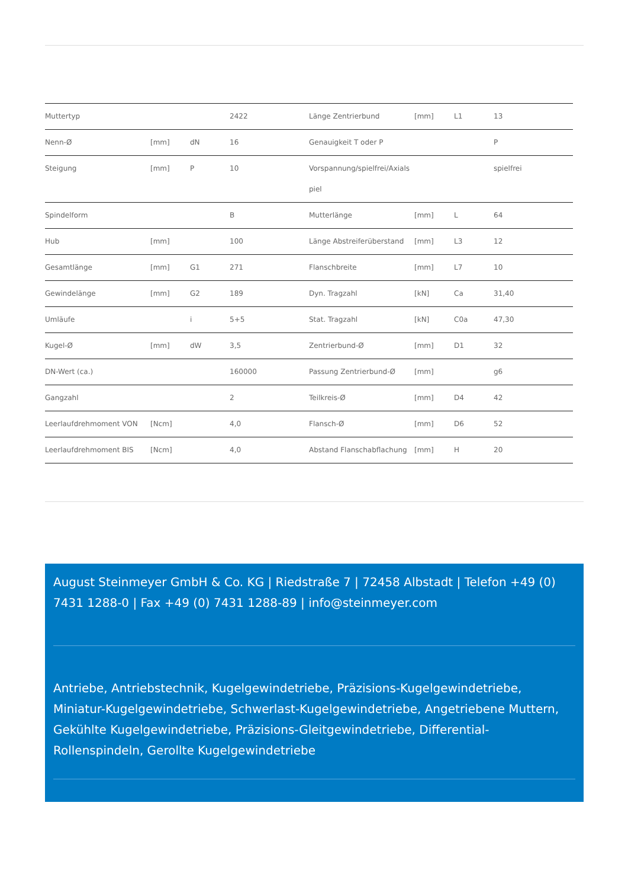| Muttertyp | | | 2422 | Länge Zentrierbund | [mm] | L1 | 13 |
| Nenn-Ø | [mm] | dN | 16 | Genauigkeit T oder P | | | P |
| Steigung | [mm] | P | 10 | Vorspannung/spielfrei/Axials piel | | | spielfrei |
| Spindelform | | | B | Mutterlänge | [mm] | L | 64 |
| Hub | [mm] | | 100 | Länge Abstreiferüberstand | [mm] | L3 | 12 |
| Gesamtlänge | [mm] | G1 | 271 | Flanschbreite | [mm] | L7 | 10 |
| Gewindelänge | [mm] | G2 | 189 | Dyn. Tragzahl | [kN] | Ca | 31,40 |
| Umläufe | | i | 5+5 | Stat. Tragzahl | [kN] | C0a | 47,30 |
| Kugel-Ø | [mm] | dW | 3,5 | Zentrierbund-Ø | [mm] | D1 | 32 |
| DN-Wert (ca.) | | | 160000 | Passung Zentrierbund-Ø | [mm] | | g6 |
| Gangzahl | | | 2 | Teilkreis-Ø | [mm] | D4 | 42 |
| Leerlaufdrehmoment VON | [Ncm] | | 4,0 | Flansch-Ø | [mm] | D6 | 52 |
| Leerlaufdrehmoment BIS | [Ncm] | | 4,0 | Abstand Flanschabflachung | [mm] | H | 20 |
August Steinmeyer GmbH & Co. KG | Riedstraße 7 | 72458 Albstadt | Telefon +49 (0) 7431 1288-0 | Fax +49 (0) 7431 1288-89 | info@steinmeyer.com
Antriebe, Antriebstechnik, Kugelgewindetriebe, Präzisions-Kugelgewindetriebe, Miniatur-Kugelgewindetriebe, Schwerlast-Kugelgewindetriebe, Angetriebene Muttern, Gekühlte Kugelgewindetriebe, Präzisions-Gleitgewindetriebe, Differential-Rollenspindeln, Gerollte Kugelgewindetriebe